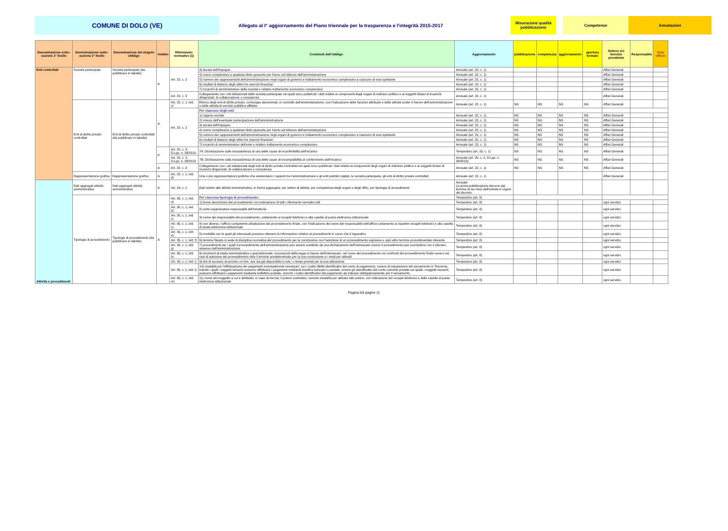COMUNE DI DOLO (VE)
Allegato al I° aggiornamento del Piano triennale per la trasparenza e l'integrità 2015-2017
Misurazione qualità pubblicazione
Competenze Annotazioni
| Denominazione sotto-sezione 1° livello | Denominazione sotto-sezione 2° livello | Denominazione del singolo obbligo | Ambito | Riferimento normativo (1) | Contenuti dell'obbligo | Aggiornamento | pubblicazione | completezza | aggiornamento | apertura formato | Settore e/o Servizio prevalente | Responsabile | Note Ufficio |
| --- | --- | --- | --- | --- | --- | --- | --- | --- | --- | --- | --- | --- | --- |
| Enti controllati | Società partecipate | Società partecipate (da pubblicare in tabelle) | A | Art. 22, c. 2 | 3) durata dell'impegno | Annuale (art. 22, c. 1) | | | | | Affari Generali | | |
| | | | | | 4) onere complessivo a qualsiasi titolo gravante per l'anno sul bilancio dell'amministrazione | Annuale (art. 22, c. 1) | | | | | Affari Generali | | |
| | | | | | 5) numero dei rappresentanti dell'amministrazione negli organi di governo e trattamento economico complessivo a ciascuno di essi spettante | Annuale (art. 22, c. 1) | | | | | Affari Generali | | |
| | | | | | 6) risultati di bilancio degli ultimi tre esercizi finanziari | Annuale (art. 22, c. 1) | | | | | Affari Generali | | |
| | | | | | 7) incarichi di amministratore della società e relativo trattamento economico complessivo | Annuale (art. 22, c. 1) | | | | | Affari Generali | | |
| | | | | Art. 22, c. 3 | Collegamento con i siti istituzionali delle società partecipate nei quali sono pubblicati i dati relativi ai componenti degli organi di indirizzo politico e ai soggetti titolari di incarichi dirigenziali, di collaborazione o consulenza | Annuale (art. 22, c. 1) | | | | | Affari Generali | | |
| | Enti di diritto privato controllati | Enti di diritto privato controllati (da pubblicare in tabelle) | A | Art. 22, c. 1, lett. c) | Elenco degli enti di diritto privato, comunque denominati, in controllo dell'amministrazione, con l'indicazione delle funzioni attribuite e delle attività svolte in favore dell'amministrazione o delle attività di servizio pubblico affidate | Annuale (art. 22, c. 1) | NS | NS | NS | NS | Affari Generali | | |
| | | | | Art. 22, c. 2 | Per ciascuno degli enti: | | | | | | | | |
| | | | | | 1) ragione sociale | Annuale (art. 22, c. 1) | NS | NS | NS | NS | Affari Generali | | |
| | | | | | 2) misura dell'eventuale partecipazione dell'amministrazione | Annuale (art. 22, c. 1) | NS | NS | NS | NS | Affari Generali | | |
| | | | | | 3) durata dell'impegno | Annuale (art. 22, c. 1) | NS | NS | NS | NS | Affari Generali | | |
| | | | | | 4) onere complessivo a qualsiasi titolo gravante per l'anno sul bilancio dell'amministrazione | Annuale (art. 22, c. 1) | NS | NS | NS | NS | Affari Generali | | |
| | | | | | 5) numero dei rappresentanti dell'amministrazione negli organi di governo e trattamento economico complessivo a ciascuno di essi spettante | Annuale (art. 22, c. 1) | NS | NS | NS | NS | Affari Generali | | |
| | | | | | 6) risultati di bilancio degli ultimi tre esercizi finanziari | Annuale (art. 22, c. 1) | NS | NS | NS | NS | Affari Generali | | |
| | | | | | 7) incarichi di amministratore dell'ente e relativo trattamento economico complessivo | Annuale (art. 22, c. 1) | NS | NS | NS | NS | Affari Generali | | |
| | | | P | Art. 20, c. 3, D.Lgs. n. 39/2013 | 7A. Dichiarazione sulla insussistenza di una delle cause di inconferibilità dell'incarico | Tempestivo (art. 20, c. 1) | NS | NS | NS | NS | Affari Generali | | |
| | | | | Art. 20, c. 3, D.Lgs. n. 39/2013 | 7B. Dichiarazione sulla insussistenza di una delle cause di incompatibilità al conferimento dell'incarico | Annuale (art. 20, c. 2, D.Lgs. n. 39/2013) | NS | NS | NS | NS | Affari Generali | | |
| | | | A | Art. 22, c. 3 | Collegamento con i siti istituzionali degli enti di diritto privato controllati nei quali sono pubblicati i dati relativi ai componenti degli organi di indirizzo politico e ai soggetti titolari di incarichi dirigenziali, di collaborazione o consulenza | Annuale (art. 22, c. 1) | NS | NS | NS | NS | Affari Generali | | |
| | Rappresentazione grafica | Rappresentazione grafica | A | Art. 22, c. 1, lett. d) | Una o più rappresentazioni grafiche che evidenziano i rapporti tra l'amministrazione e gli enti pubblici vigilati, le società partecipate, gli enti di diritto privato controllati | Annuale (art. 22, c. 1) | | | | | Affari Generali | | |
| Attività e procedimenti | Dati aggregati attività amministrativa | Dati aggregati attività amministrativa | A | Art. 24, c. 1 | Dati relativi alla attività amministrativa, in forma aggregata, per settori di attività, per competenza degli organi e degli uffici, per tipologia di procedimenti | Annuale La prima pubblicazione decorre dal termine di sei mesi dall'entrata in vigore del decreto | | | | | | | |
| | Tipologie di procedimento | Tipologie di procedimento (da pubblicare in tabelle) | A | Art. 35, c. 1, lett. a) | Per ciascuna tipologia di procedimento: | Tempestivo (art. 8) | | | | | | | |
| | | | | | 1) breve descrizione del procedimento con indicazione di tutti i riferimenti normativi utili | Tempestivo (art. 8) | | | | | ogni servizio | | |
| | | | | Art. 35, c. 1, lett. b) | 2) unità organizzative responsabili dell'istruttoria | Tempestivo (art. 8) | | | | | ogni servizio | | |
| | | | | Art. 35, c. 1, lett. c) | 3) nome del responsabile del procedimento, unitamente ai recapiti telefonici e alla casella di posta elettronica istituzionale | Tempestivo (art. 8) | | | | | ogni servizio | | |
| | | | | Art. 35, c. 1, lett. c) | 4) ove diverso, l'ufficio competente all'adozione del provvedimento finale, con l'indicazione del nome del responsabile dell'ufficio unitamente ai rispettivi recapiti telefonici e alla casella di posta elettronica istituzionale | Tempestivo (art. 8) | | | | | ogni servizio | | |
| | | | | Art. 35, c. 1, lett. e) | 5) modalità con le quali gli interessati possono ottenere le informazioni relative ai procedimenti in corso che li riguardino | Tempestivo (art. 8) | | | | | ogni servizio | | |
| | | | | Art. 35, c. 1, lett. f) | 6) termine fissato in sede di disciplina normativa del procedimento per la conclusione con l'adozione di un provvedimento espresso e ogni altro termine procedimentale rilevante | Tempestivo (art. 8) | | | | | ogni servizio | | |
| | | | | Art. 35, c. 1, lett. g) | 7) procedimenti per i quali il provvedimento dell'amministrazione può essere sostituito da una dichiarazione dell'interessato ovvero il procedimento può concludersi con il silenzio-assenso dell'amministrazione | Tempestivo (art. 8) | | | | | ogni servizio | | |
| | | | | Art. 35, c. 1, lett. h) | 8) strumenti di tutela amministrativa e giurisdizionale, riconosciuti dalla legge in favore dell'interessato, nel corso del procedimento nei confronti del provvedimento finale ovvero nei casi di adozione del provvedimento oltre il termine predeterminato per la sua conclusione e i modi per attivarli | Tempestivo (art. 8) | | | | | ogni servizio | | |
| | | | | Art. 35, c. 1, lett. i) | 9) link di accesso al servizio on line, ove sia già disponibile in rete, o tempi previsti per la sua attivazione | Tempestivo (art. 8) | | | | | ogni servizio | | |
| | | | | Art. 35, c. 1, lett. l) | 10) modalità per l'effettuazione dei pagamenti eventualmente necessari, con i codici IBAN identificativi del conto di pagamento, ovvero di imputazione del versamento in Tesoreria, tramite i quali i soggetti versanti possono effettuare i pagamenti mediante bonifico bancario o postale, ovvero gli identificativi del conto corrente postale sul quale i soggetti versanti possono effettuare i pagamenti mediante bollettino postale, nonchè i codici identificativi del pagamento da indicare obbligatoriamente per il versamento | Tempestivo (art. 8) | | | | | ogni servizio | | |
| | | | | Art. 35, c. 1, lett. m) | 11) nome del soggetto a cui è attribuito, in caso di inerzia, il potere sostitutivo, nonchè modalità per attivare tale potere, con indicazione dei recapiti telefonici e delle caselle di posta elettronica istituzionale | Tempestivo (art. 8) | | | | | ogni servizio | | |
Pagina 5di pagine 11